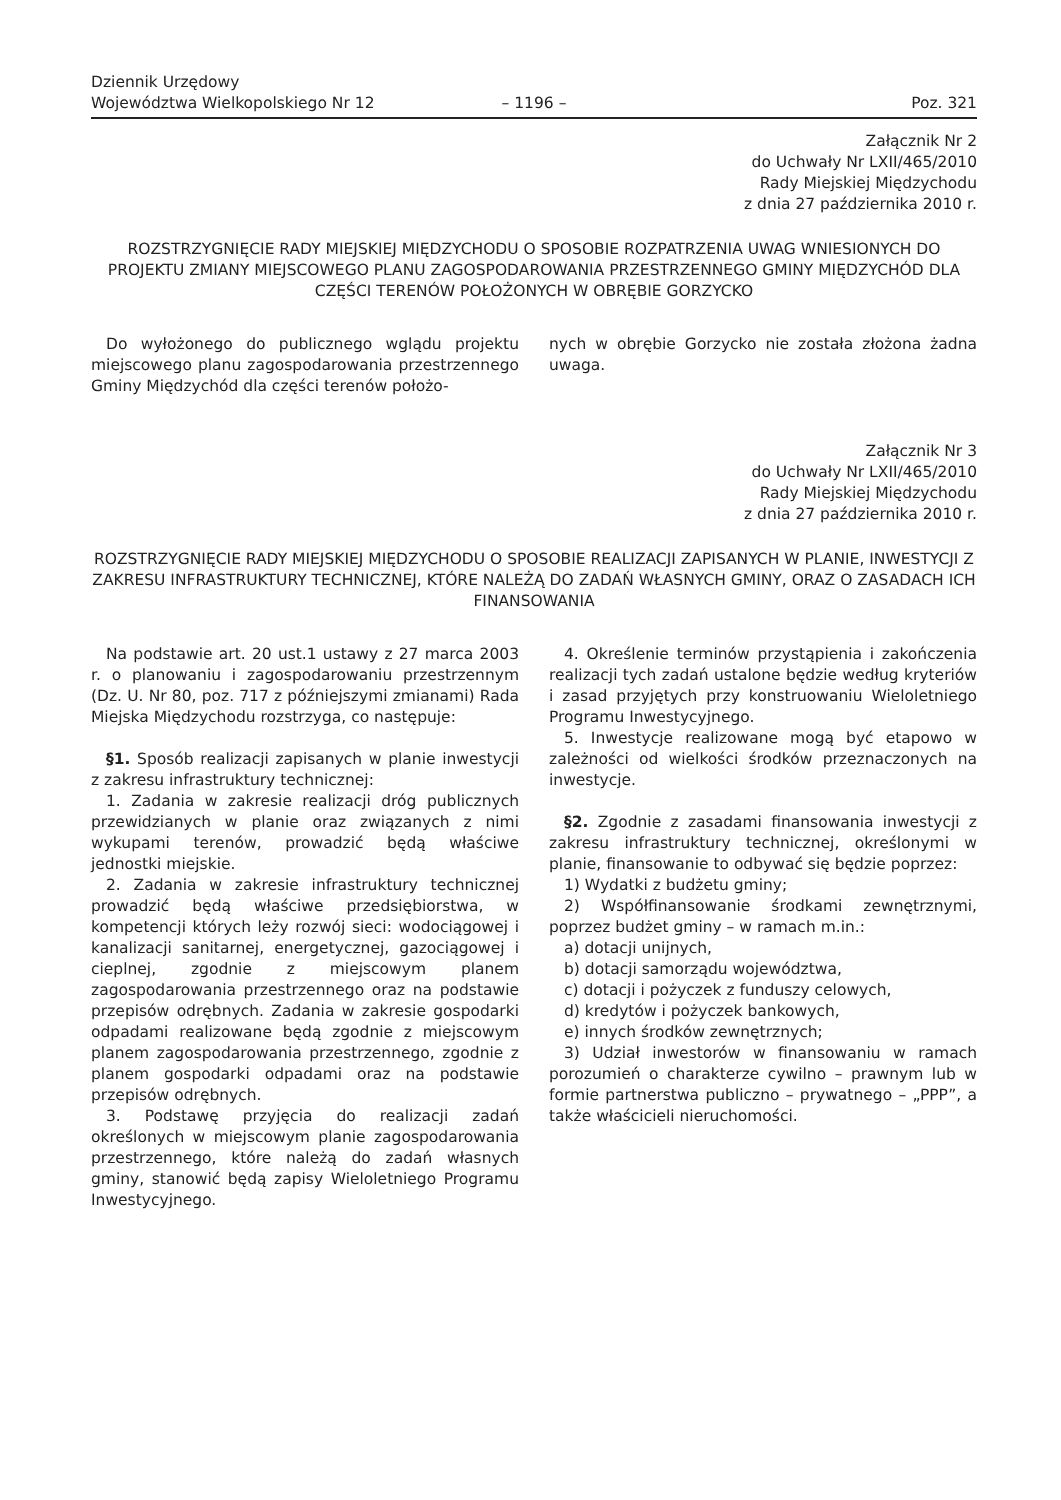Dziennik Urzędowy
Województwa Wielkopolskiego Nr 12
– 1196 –
Poz. 321
Załącznik Nr 2
do Uchwały Nr LXII/465/2010
Rady Miejskiej Międzychodu
z dnia 27 października 2010 r.
ROZSTRZYGNIĘCIE RADY MIEJSKIEJ MIĘDZYCHODU O SPOSOBIE ROZPATRZENIA UWAG WNIESIONYCH DO PROJEKTU ZMIANY MIEJSCOWEGO PLANU ZAGOSPODAROWANIA PRZESTRZENNEGO GMINY MIĘDZYCHÓD DLA CZĘŚCI TERENÓW POŁOŻONYCH W OBRĘBIE GORZYCKO
Do wyłożonego do publicznego wglądu projektu miejscowego planu zagospodarowania przestrzennego Gminy Międzychód dla części terenów położo-
nych w obrębie Gorzycko nie została złożona żadna uwaga.
Załącznik Nr 3
do Uchwały Nr LXII/465/2010
Rady Miejskiej Międzychodu
z dnia 27 października 2010 r.
ROZSTRZYGNIĘCIE RADY MIEJSKIEJ MIĘDZYCHODU O SPOSOBIE REALIZACJI ZAPISANYCH W PLANIE, INWESTYCJI Z ZAKRESU INFRASTRUKTURY TECHNICZNEJ, KTÓRE NALEŻĄ DO ZADAŃ WŁASNYCH GMINY, ORAZ O ZASADACH ICH FINANSOWANIA
Na podstawie art. 20 ust.1 ustawy z 27 marca 2003 r. o planowaniu i zagospodarowaniu przestrzennym (Dz. U. Nr 80, poz. 717 z późniejszymi zmianami) Rada Miejska Międzychodu rozstrzyga, co następuje:
§1. Sposób realizacji zapisanych w planie inwestycji z zakresu infrastruktury technicznej:
1. Zadania w zakresie realizacji dróg publicznych przewidzianych w planie oraz związanych z nimi wykupami terenów, prowadzić będą właściwe jednostki miejskie.
2. Zadania w zakresie infrastruktury technicznej prowadzić będą właściwe przedsiębiorstwa, w kompetencji których leży rozwój sieci: wodociągowej i kanalizacji sanitarnej, energetycznej, gazociągowej i cieplnej, zgodnie z miejscowym planem zagospodarowania przestrzennego oraz na podstawie przepisów odrębnych. Zadania w zakresie gospodarki odpadami realizowane będą zgodnie z miejscowym planem zagospodarowania przestrzennego, zgodnie z planem gospodarki odpadami oraz na podstawie przepisów odrębnych.
3. Podstawę przyjęcia do realizacji zadań określonych w miejscowym planie zagospodarowania przestrzennego, które należą do zadań własnych gminy, stanowić będą zapisy Wieloletniego Programu Inwestycyjnego.
4. Określenie terminów przystąpienia i zakończenia realizacji tych zadań ustalone będzie według kryteriów i zasad przyjętych przy konstruowaniu Wieloletniego Programu Inwestycyjnego.
5. Inwestycje realizowane mogą być etapowo w zależności od wielkości środków przeznaczonych na inwestycje.
§2. Zgodnie z zasadami finansowania inwestycji z zakresu infrastruktury technicznej, określonymi w planie, finansowanie to odbywać się będzie poprzez:
1) Wydatki z budżetu gminy;
2) Współfinansowanie środkami zewnętrznymi, poprzez budżet gminy – w ramach m.in.:
a) dotacji unijnych,
b) dotacji samorządu województwa,
c) dotacji i pożyczek z funduszy celowych,
d) kredytów i pożyczek bankowych,
e) innych środków zewnętrznych;
3) Udział inwestorów w finansowaniu w ramach porozumień o charakterze cywilno – prawnym lub w formie partnerstwa publiczno – prywatnego – „PPP”, a także właścicieli nieruchomości.